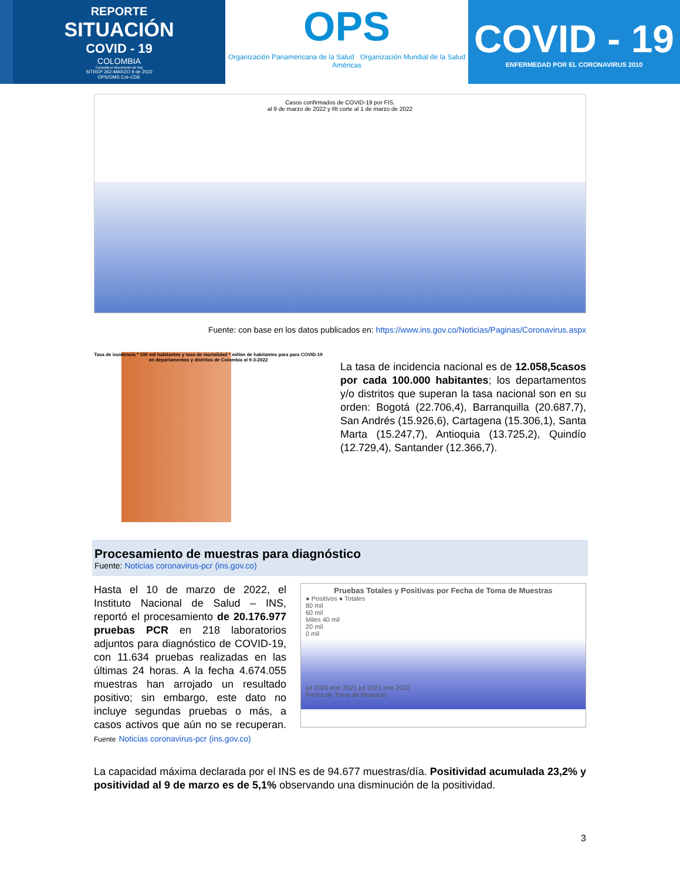REPORTE
SITUACIÓN
COVID - 19
COLOMBIA
Consulta el documento de hoy
SITREP 262-MARZO 9 de 2022
OPS/OMS Col–CDE
OPS
Organización Panamericana de la Salud Organización Mundial de la Salud
Américas
COVID - 19
ENFERMEDAD POR EL CORONAVIRUS 2010
Casos confirmados de COVID-19 por FIS.
al 9 de marzo de 2022 y Rt corte al 1 de marzo de 2022
Fuente: con base en los datos publicados en: https://www.ins.gov.co/Noticias/Paginas/Coronavirus.aspx
Tasa de incidencia * 100 mil habitantes y tasa de mortalidad * millón de habitantes para para COVID-19 en departamentos y distritos de Colombia al 9-3-2022
La tasa de incidencia nacional es de 12.058,5casos por cada 100.000 habitantes; los departamentos y/o distritos que superan la tasa nacional son en su orden: Bogotá (22.706,4), Barranquilla (20.687,7), San Andrés (15.926,6), Cartagena (15.306,1), Santa Marta (15.247,7), Antioquia (13.725,2), Quindío (12.729,4), Santander (12.366,7).
Procesamiento de muestras para diagnóstico
Fuente: Noticias coronavirus-pcr (ins.gov.co)
Hasta el 10 de marzo de 2022, el Instituto Nacional de Salud – INS, reportó el procesamiento de 20.176.977 pruebas PCR en 218 laboratorios adjuntos para diagnóstico de COVID-19, con 11.634 pruebas realizadas en las últimas 24 horas. A la fecha 4.674.055 muestras han arrojado un resultado positivo; sin embargo, este dato no incluye segundas pruebas o más, a casos activos que aún no se recuperan. Fuente Noticias coronavirus-pcr (ins.gov.co)
Pruebas Totales y Positivas por Fecha de Toma de Muestras
● Positivos ● Totales
80 mil
60 mil
Miles 40 mil
20 mil
0 mil
jul 2020 ene 2021 jul 2021 ene 2022
Fecha de Toma de Muestras
La capacidad máxima declarada por el INS es de 94.677 muestras/día. Positividad acumulada 23,2% y positividad al 9 de marzo es de 5,1% observando una disminución de la positividad.
3